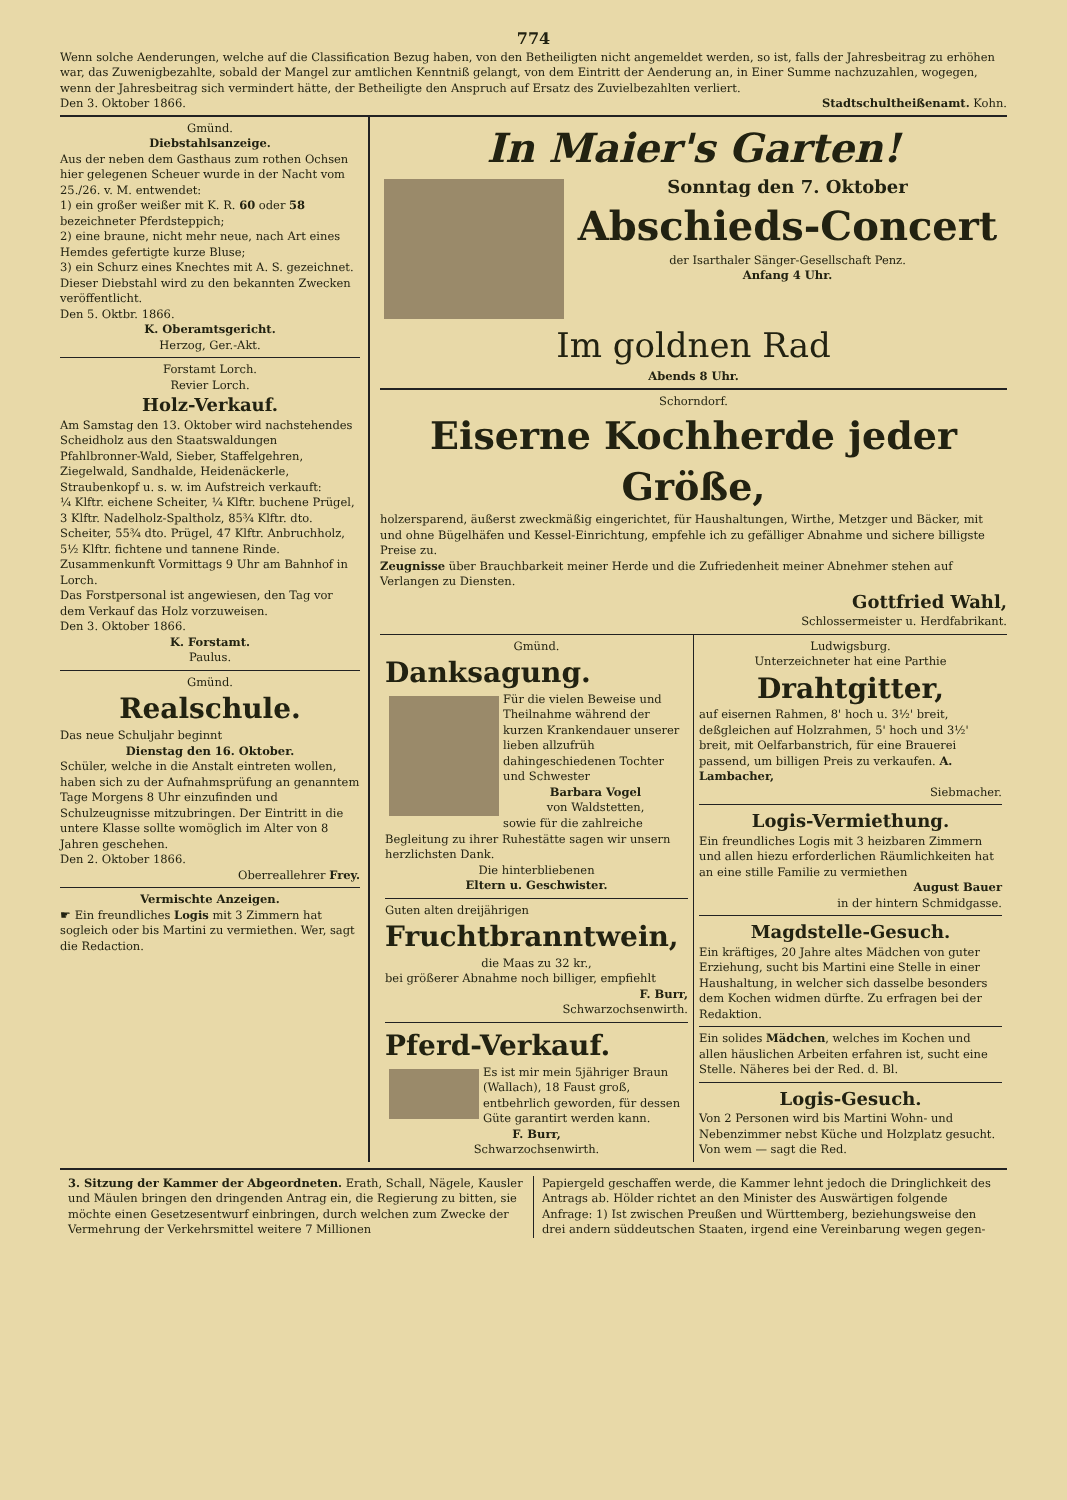774
Wenn solche Aenderungen, welche auf die Classification Bezug haben, von den Betheiligten nicht angemeldet werden, so ist, falls der Jahresbeitrag zu erhöhen war, das Zuwenigbezahlte, sobald der Mangel zur amtlichen Kenntniß gelangt, von dem Eintritt der Aenderung an, in Einer Summe nachzuzahlen, wogegen, wenn der Jahresbeitrag sich vermindert hätte, der Betheiligte den Anspruch auf Ersatz des Zuvielbezahlten verliert.
Den 3. Oktober 1866. Stadtschultheißenamt. Kohn.
Gmünd.
Diebstahlsanzeige.
Aus der neben dem Gasthaus zum rothen Ochsen hier gelegenen Scheuer wurde in der Nacht vom 25./26. v. M. entwendet:
1) ein großer weißer mit K. R. 60 oder 58 bezeichneter Pferdsteppich;
2) eine braune, nicht mehr neue, nach Art eines Hemdes gefertigte kurze Bluse;
3) ein Schurz eines Knechtes mit A. S. gezeichnet.
Dieser Diebstahl wird zu den bekannten Zwecken veröffentlicht.
Den 5. Oktbr. 1866.
K. Oberamtsgericht.
Herzog, Ger.-Akt.
Forstamt Lorch.
Revier Lorch.
Holz-Verkauf.
Am Samstag den 13. Oktober wird nachstehendes Scheidholz aus den Staatswaldungen Pfahlbronner-Wald, Sieber, Staffelgehren, Ziegelwald, Sandhalde, Heidenäckerle, Straubenkopf u. s. w. im Aufstreich verkauft:
¼ Klftr. eichene Scheiter, ¼ Klftr. buchene Prügel, 3 Klftr. Nadelholz-Spaltholz, 85¾ Klftr. dto. Scheiter, 55¾ dto. Prügel, 47 Klftr. Anbruchholz, 5½ Klftr. fichtene und tannene Rinde.
Zusammenkunft Vormittags 9 Uhr am Bahnhof in Lorch.
Das Forstpersonal ist angewiesen, den Tag vor dem Verkauf das Holz vorzuweisen.
Den 3. Oktober 1866.
K. Forstamt.
Paulus.
Gmünd.
Realschule.
Das neue Schuljahr beginnt
Dienstag den 16. Oktober.
Schüler, welche in die Anstalt eintreten wollen, haben sich zu der Aufnahmsprüfung an genanntem Tage Morgens 8 Uhr einzufinden und Schulzeugnisse mitzubringen. Der Eintritt in die untere Klasse sollte womöglich im Alter von 8 Jahren geschehen.
Den 2. Oktober 1866.
Oberreallehrer Frey.
Vermischte Anzeigen.
☛ Ein freundliches Logis mit 3 Zimmern hat sogleich oder bis Martini zu vermiethen. Wer, sagt die Redaction.
In Maier's Garten!
Sonntag den 7. Oktober
Abschieds-Concert
der Isarthaler Sänger-Gesellschaft Penz.
Anfang 4 Uhr.
Im goldnen Rad
Abends 8 Uhr.
Schorndorf.
Eiserne Kochherde jeder Größe,
holzersparend, äußerst zweckmäßig eingerichtet, für Haushaltungen, Wirthe, Metzger und Bäcker, mit und ohne Bügelhäfen und Kessel-Einrichtung, empfehle ich zu gefälliger Abnahme und sichere billigste Preise zu.
Zeugnisse über Brauchbarkeit meiner Herde und die Zufriedenheit meiner Abnehmer stehen auf Verlangen zu Diensten.
Gottfried Wahl,
Schlossermeister u. Herdfabrikant.
Gmünd.
Danksagung.
Für die vielen Beweise und Theilnahme während der kurzen Krankendauer unserer lieben allzufrüh dahingeschiedenen Tochter und Schwester
Barbara Vogel
von Waldstetten,
sowie für die zahlreiche Begleitung zu ihrer Ruhestätte sagen wir unsern herzlichsten Dank.
Die hinterbliebenen
Eltern u. Geschwister.
Guten alten dreijährigen
Fruchtbranntwein,
die Maas zu 32 kr.,
bei größerer Abnahme noch billiger, empfiehlt
F. Burr,
Schwarzochsenwirth.
Pferd-Verkauf.
Es ist mir mein 5jähriger Braun (Wallach), 18 Faust groß, entbehrlich geworden, für dessen Güte garantirt werden kann.
F. Burr,
Schwarzochsenwirth.
Ludwigsburg.
Unterzeichneter hat eine Parthie
Drahtgitter,
auf eisernen Rahmen, 8' hoch u. 3½' breit, deßgleichen auf Holzrahmen, 5' hoch und 3½' breit, mit Oelfarbanstrich, für eine Brauerei passend, um billigen Preis zu verkaufen. A. Lambacher,
Siebmacher.
Logis-Vermiethung.
Ein freundliches Logis mit 3 heizbaren Zimmern und allen hiezu erforderlichen Räumlichkeiten hat an eine stille Familie zu vermiethen
August Bauer
in der hintern Schmidgasse.
Magdstelle-Gesuch.
Ein kräftiges, 20 Jahre altes Mädchen von guter Erziehung, sucht bis Martini eine Stelle in einer Haushaltung, in welcher sich dasselbe besonders dem Kochen widmen dürfte. Zu erfragen bei der Redaktion.
Ein solides Mädchen, welches im Kochen und allen häuslichen Arbeiten erfahren ist, sucht eine Stelle. Näheres bei der Red. d. Bl.
Logis-Gesuch.
Von 2 Personen wird bis Martini Wohn- und Nebenzimmer nebst Küche und Holzplatz gesucht. Von wem — sagt die Red.
3. Sitzung der Kammer der Abgeordneten. Erath, Schall, Nägele, Kausler und Mäulen bringen den dringenden Antrag ein, die Regierung zu bitten, sie möchte einen Gesetzesentwurf einbringen, durch welchen zum Zwecke der Vermehrung der Verkehrsmittel weitere 7 Millionen
Papiergeld geschaffen werde, die Kammer lehnt jedoch die Dringlichkeit des Antrags ab. Hölder richtet an den Minister des Auswärtigen folgende Anfrage: 1) Ist zwischen Preußen und Württemberg, beziehungsweise den drei andern süddeutschen Staaten, irgend eine Vereinbarung wegen gegen-